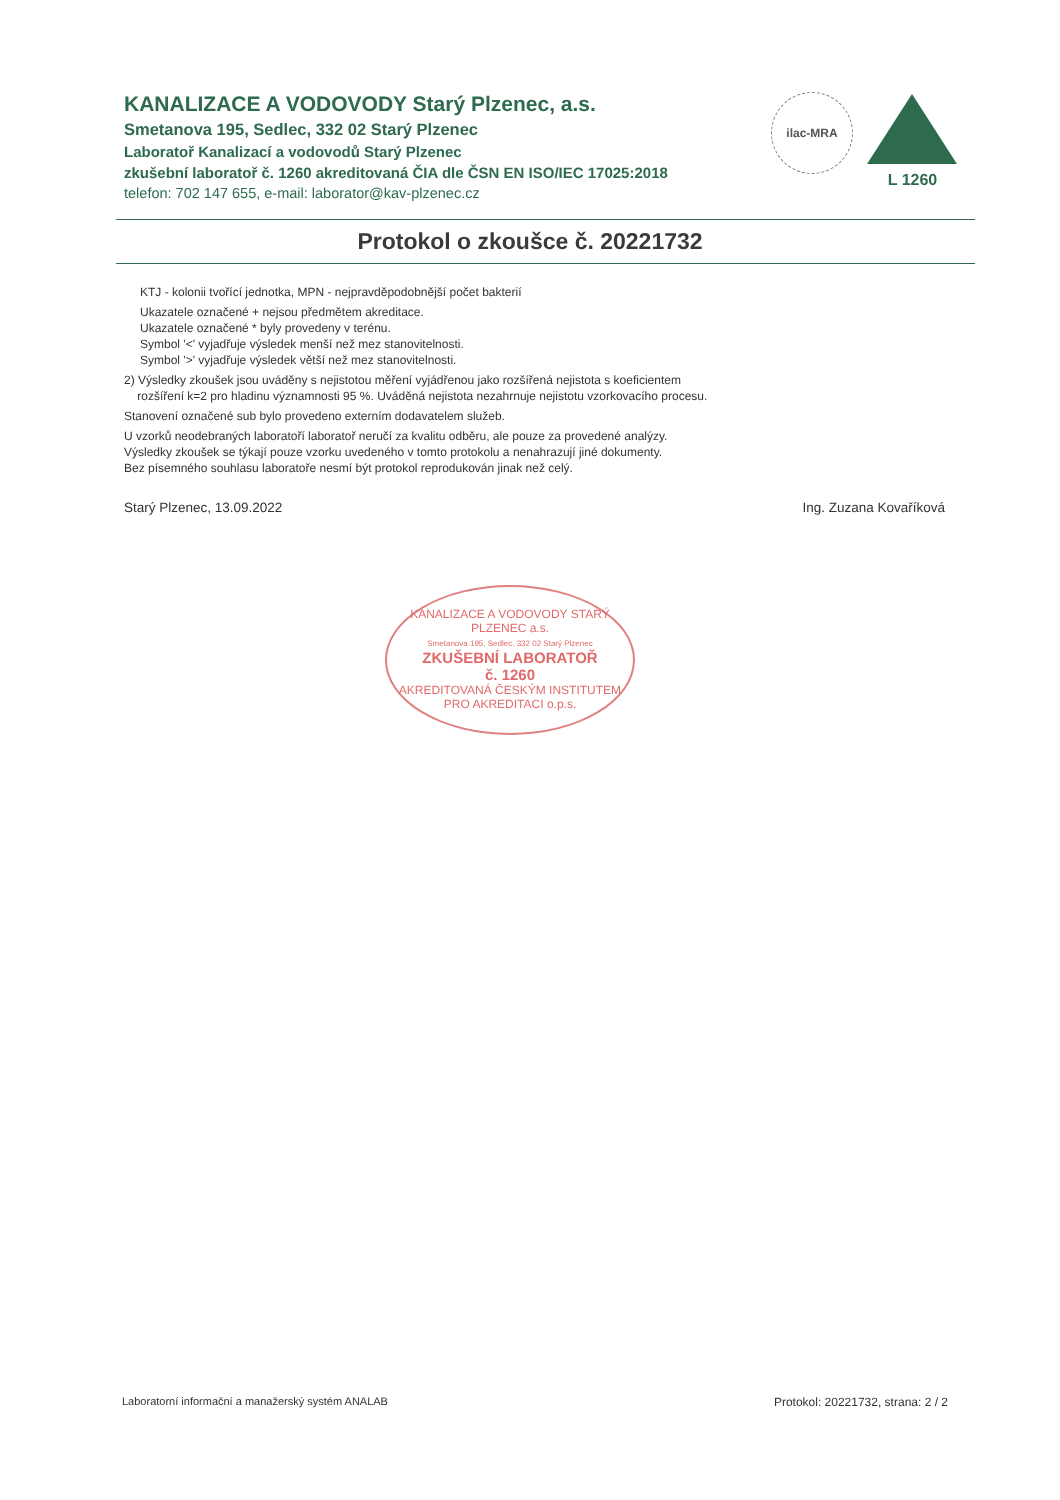KANALIZACE A VODOVODY Starý Plzenec, a.s.
Smetanova 195, Sedlec, 332 02 Starý Plzenec
Laboratoř Kanalizací a vodovodů Starý Plzenec
zkušební laboratoř č. 1260 akreditovaná ČIA dle ČSN EN ISO/IEC 17025:2018
telefon: 702 147 655, e-mail: laborator@kav-plzenec.cz
ilac-MRA
L 1260
Protokol o zkoušce č. 20221732
KTJ - kolonii tvořící jednotka, MPN - nejpravděpodobnější počet bakterií
Ukazatele označené + nejsou předmětem akreditace.
Ukazatele označené * byly provedeny v terénu.
Symbol '<' vyjadřuje výsledek menší než mez stanovitelnosti.
Symbol '>' vyjadřuje výsledek větší než mez stanovitelnosti.
2) Výsledky zkoušek jsou uváděny s nejistotou měření vyjádřenou jako rozšířená nejistota s koeficientem
rozšíření k=2 pro hladinu významnosti 95 %. Uváděná nejistota nezahrnuje nejistotu vzorkovacího procesu.
Stanovení označené sub bylo provedeno externím dodavatelem služeb.
U vzorků neodebraných laboratoří laboratoř neručí za kvalitu odběru, ale pouze za provedené analýzy.
Výsledky zkoušek se týkají pouze vzorku uvedeného v tomto protokolu a nenahrazují jiné dokumenty.
Bez písemného souhlasu laboratoře nesmí být protokol reprodukován jinak než celý.
Starý Plzenec, 13.09.2022 Ing. Zuzana Kovaříková
KANALIZACE A VODOVODY STARÝ PLZENEC a.s.
Smetanova 195, Sedlec, 332 02 Starý Plzenec
ZKUŠEBNÍ LABORATOŘ
č. 1260
AKREDITOVANÁ ČESKÝM INSTITUTEM
PRO AKREDITACI o.p.s.
Laboratorní informační a manažerský systém ANALAB Protokol: 20221732, strana: 2 / 2